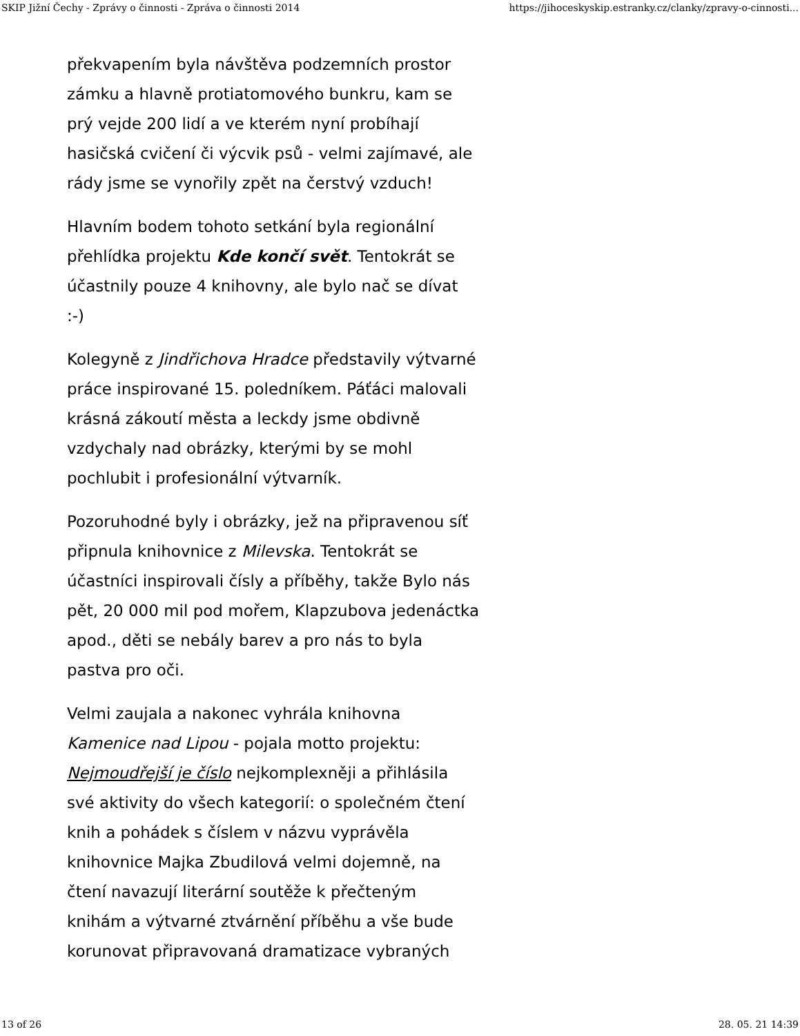SKIP Jižní Čechy - Zprávy o činnosti - Zpráva o činnosti 2014 https://jihoceskyskip.estranky.cz/clanky/zpravy-o-cinnosti...
překvapením byla návštěva podzemních prostor
zámku a hlavně protiatomového bunkru, kam se
prý vejde 200 lidí a ve kterém nyní probíhají
hasičská cvičení či výcvik psů - velmi zajímavé, ale
rády jsme se vynořily zpět na čerstvý vzduch!
Hlavním bodem tohoto setkání byla regionální
přehlídka projektu Kde končí svět. Tentokrát se
účastnily pouze 4 knihovny, ale bylo nač se dívat
:-)
Kolegyně z Jindřichova Hradce představily výtvarné
práce inspirované 15. poledníkem. Páťáci malovali
krásná zákoutí města a leckdy jsme obdivně
vzdychaly nad obrázky, kterými by se mohl
pochlubit i profesionální výtvarník.
Pozoruhodné byly i obrázky, jež na připravenou síť
připnula knihovnice z Milevska. Tentokrát se
účastníci inspirovali čísly a příběhy, takže Bylo nás
pět, 20 000 mil pod mořem, Klapzubova jedenáctka
apod., děti se nebály barev a pro nás to byla
pastva pro oči.
Velmi zaujala a nakonec vyhrála knihovna
Kamenice nad Lipou - pojala motto projektu:
Nejmoudřejší je číslo nejkomplexněji a přihlásila
své aktivity do všech kategorií: o společném čtení
knih a pohádek s číslem v názvu vyprávěla
knihovnice Majka Zbudilová velmi dojemně, na
čtení navazují literární soutěže k přečteným
knihám a výtvarné ztvárnění příběhu a vše bude
korunovat připravovaná dramatizace vybraných
13 of 26 28. 05. 21 14:39